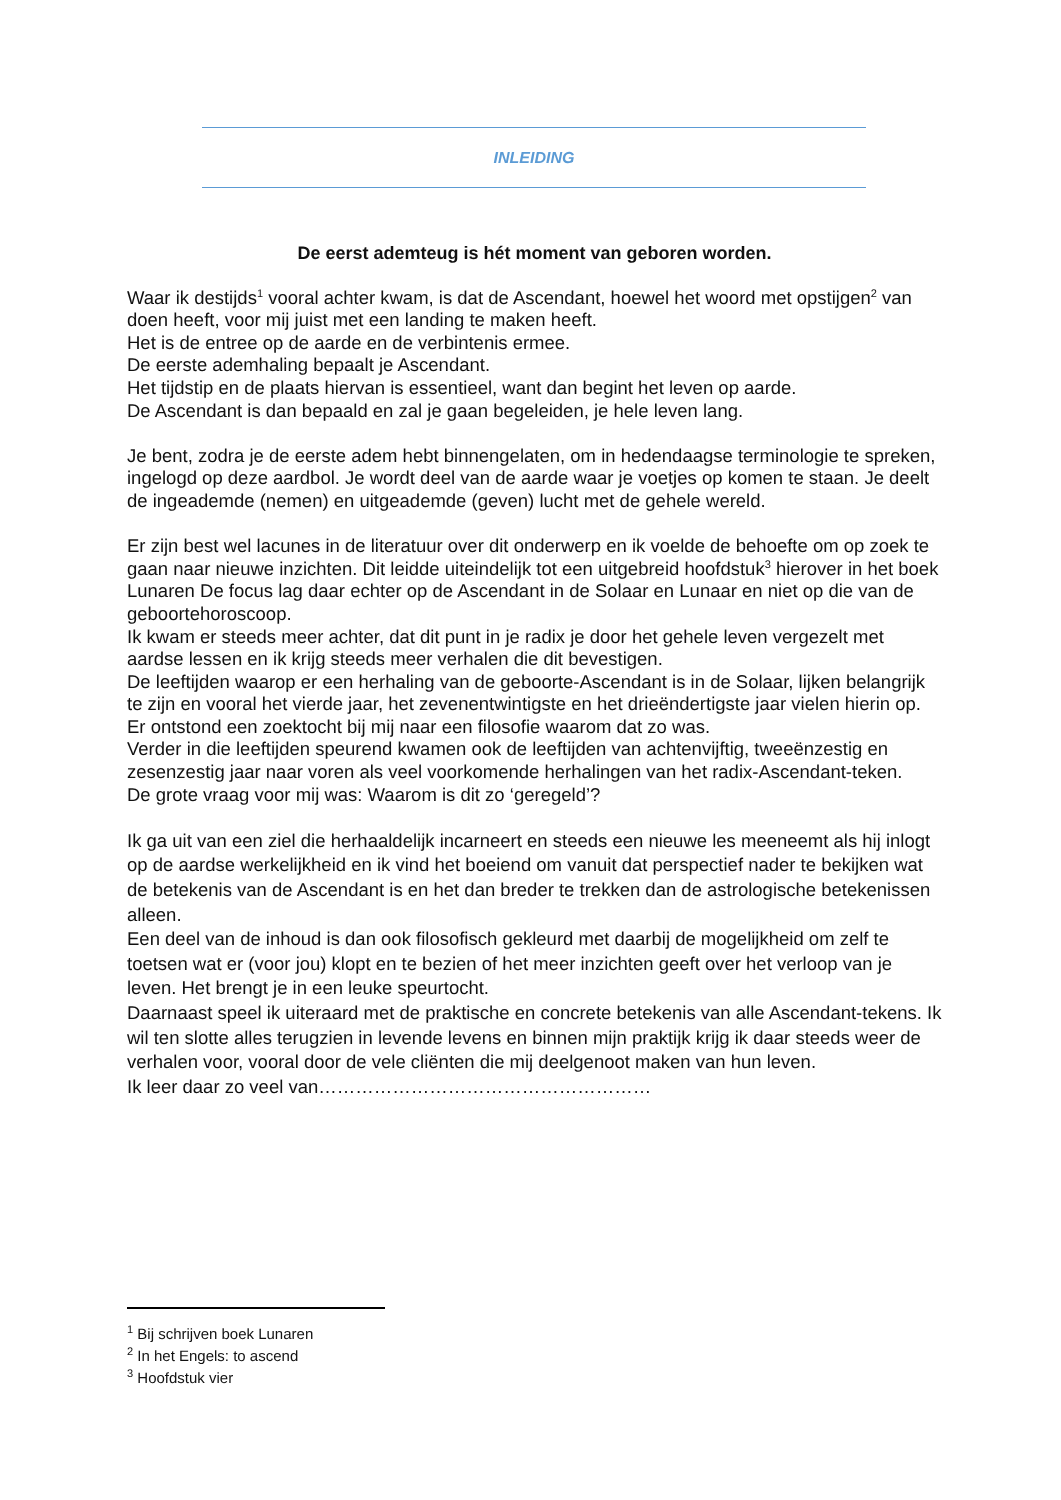INLEIDING
De eerst ademteug is hét moment van geboren worden.
Waar ik destijds<sup>1</sup> vooral achter kwam, is dat de Ascendant, hoewel het woord met opstijgen<sup>2</sup> van doen heeft, voor mij juist met een landing te maken heeft.
Het is de entree op de aarde en de verbintenis ermee.
De eerste ademhaling bepaalt je Ascendant.
Het tijdstip en de plaats hiervan is essentieel, want dan begint het leven op aarde.
De Ascendant is dan bepaald en zal je gaan begeleiden, je hele leven lang.
Je bent, zodra je de eerste adem hebt binnengelaten, om in hedendaagse terminologie te spreken, ingelogd op deze aardbol. Je wordt deel van de aarde waar je voetjes op komen te staan. Je deelt de ingeademde (nemen) en uitgeademde (geven) lucht met de gehele wereld.
Er zijn best wel lacunes in de literatuur over dit onderwerp en ik voelde de behoefte om op zoek te gaan naar nieuwe inzichten. Dit leidde uiteindelijk tot een uitgebreid hoofdstuk<sup>3</sup> hierover in het boek Lunaren De focus lag daar echter op de Ascendant in de Solaar en Lunaar en niet op die van de geboortehoroscoop.
Ik kwam er steeds meer achter, dat dit punt in je radix je door het gehele leven vergezelt met aardse lessen en ik krijg steeds meer verhalen die dit bevestigen.
De leeftijden waarop er een herhaling van de geboorte-Ascendant is in de Solaar, lijken belangrijk te zijn en vooral het vierde jaar, het zevenentwintigste en het drieëndertigste jaar vielen hierin op.
Er ontstond een zoektocht bij mij naar een filosofie waarom dat zo was.
Verder in die leeftijden speurend kwamen ook de leeftijden van achtenvijftig, tweeënzestig en zesenzestig jaar naar voren als veel voorkomende herhalingen van het radix-Ascendant-teken.
De grote vraag voor mij was: Waarom is dit zo ‘geregeld’?
Ik ga uit van een ziel die herhaaldelijk incarneert en steeds een nieuwe les meeneemt als hij inlogt op de aardse werkelijkheid en ik vind het boeiend om vanuit dat perspectief nader te bekijken wat de betekenis van de Ascendant is en het dan breder te trekken dan de astrologische betekenissen alleen.
Een deel van de inhoud is dan ook filosofisch gekleurd met daarbij de mogelijkheid om zelf te toetsen wat er (voor jou) klopt en te bezien of het meer inzichten geeft over het verloop van je leven. Het brengt je in een leuke speurtocht.
Daarnaast speel ik uiteraard met de praktische en concrete betekenis van alle Ascendant-tekens. Ik wil ten slotte alles terugzien in levende levens en binnen mijn praktijk krijg ik daar steeds weer de verhalen voor, vooral door de vele cliënten die mij deelgenoot maken van hun leven.
Ik leer daar zo veel van………………………………………………
<sup>1</sup> Bij schrijven boek Lunaren
<sup>2</sup> In het Engels: to ascend
<sup>3</sup> Hoofdstuk vier